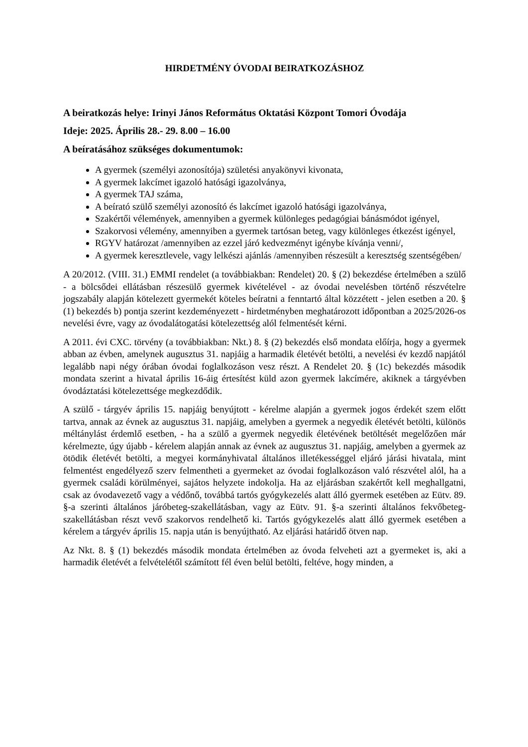HIRDETMÉNY ÓVODAI BEIRATKOZÁSHOZ
A beiratkozás helye: Irinyi János Református Oktatási Központ Tomori Óvodája
Ideje: 2025. Április 28.- 29. 8.00 – 16.00
A beíratásához szükséges dokumentumok:
A gyermek (személyi azonosítója) születési anyakönyvi kivonata,
A gyermek lakcímet igazoló hatósági igazolványa,
A gyermek TAJ száma,
A beírató szülő személyi azonosító és lakcímet igazoló hatósági igazolványa,
Szakértői vélemények, amennyiben a gyermek különleges pedagógiai bánásmódot igényel,
Szakorvosi vélemény, amennyiben a gyermek tartósan beteg, vagy különleges étkezést igényel,
RGYV határozat /amennyiben az ezzel járó kedvezményt igénybe kívánja venni/,
A gyermek keresztlevele, vagy lelkészi ajánlás /amennyiben részesült a keresztség szentségében/
A 20/2012. (VIII. 31.) EMMI rendelet (a továbbiakban: Rendelet) 20. § (2) bekezdése értelmében a szülő - a bölcsődei ellátásban részesülő gyermek kivételével - az óvodai nevelésben történő részvételre jogszabály alapján kötelezett gyermekét köteles beíratni a fenntartó által közzétett - jelen esetben a 20. § (1) bekezdés b) pontja szerint kezdeményezett - hirdetményben meghatározott időpontban a 2025/2026-os nevelési évre, vagy az óvodalátogatási kötelezettség alól felmentését kérni.
A 2011. évi CXC. törvény (a továbbiakban: Nkt.) 8. § (2) bekezdés első mondata előírja, hogy a gyermek abban az évben, amelynek augusztus 31. napjáig a harmadik életévét betölti, a nevelési év kezdő napjától legalább napi négy órában óvodai foglalkozáson vesz részt. A Rendelet 20. § (1c) bekezdés második mondata szerint a hivatal április 16-áig értesítést küld azon gyermek lakcímére, akiknek a tárgyévben óvodáztatási kötelezettsége megkezdődik.
A szülő - tárgyév április 15. napjáig benyújtott - kérelme alapján a gyermek jogos érdekét szem előtt tartva, annak az évnek az augusztus 31. napjáig, amelyben a gyermek a negyedik életévét betölti, különös méltánylást érdemlő esetben, - ha a szülő a gyermek negyedik életévének betöltését megelőzően már kérelmezte, úgy újabb - kérelem alapján annak az évnek az augusztus 31. napjáig, amelyben a gyermek az ötödik életévét betölti, a megyei kormányhivatal általános illetékességgel eljáró járási hivatala, mint felmentést engedélyező szerv felmentheti a gyermeket az óvodai foglalkozáson való részvétel alól, ha a gyermek családi körülményei, sajátos helyzete indokolja. Ha az eljárásban szakértőt kell meghallgatni, csak az óvodavezető vagy a védőnő, továbbá tartós gyógykezelés alatt álló gyermek esetében az Eütv. 89. §-a szerinti általános járóbeteg-szakellátásban, vagy az Eütv. 91. §-a szerinti általános fekvőbeteg-szakellátásban részt vevő szakorvos rendelhető ki. Tartós gyógykezelés alatt álló gyermek esetében a kérelem a tárgyév április 15. napja után is benyújtható. Az eljárási határidő ötven nap.
Az Nkt. 8. § (1) bekezdés második mondata értelmében az óvoda felveheti azt a gyermeket is, aki a harmadik életévét a felvételétől számított fél éven belül betölti, feltéve, hogy minden, a